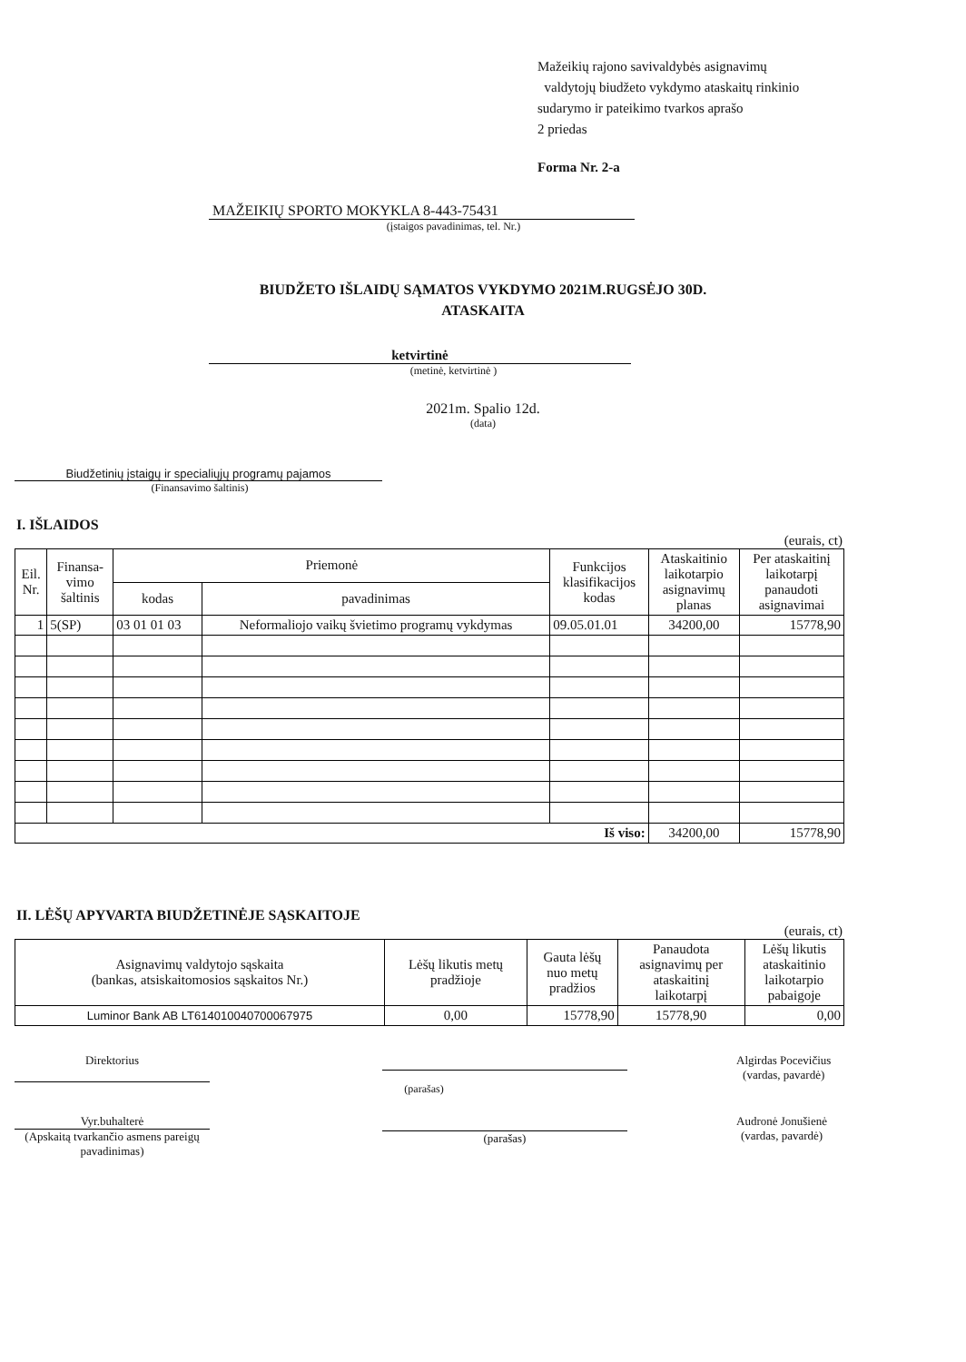Mažeikių rajono savivaldybės asignavimų
valdytojų biudžeto vykdymo ataskaitų rinkinio
sudarymo ir pateikimo tvarkos aprašo
2 priedas
Forma Nr. 2-a
MAŽEIKIŲ SPORTO MOKYKLA 8-443-75431
(įstaigos pavadinimas, tel. Nr.)
BIUDŽETO IŠLAIDŲ SĄMATOS VYKDYMO 2021M.RUGSĖJO 30D.
ATASKAITA
ketvirtinė
(metinė, ketvirtinė )
2021m. Spalio 12d.
(data)
Biudžetinių įstaigų ir specialiųjų programų pajamos
(Finansavimo šaltinis)
I. IŠLAIDOS
(eurais, ct)
| Eil. Nr. | Finansa- vimo šaltinis | Priemonė | | Funkcijos klasifikacijos kodas | Ataskaitinio laikotarpio asignavimų planas | Per ataskaitinį laikotarpį panaudoti asignavimai |
| --- | --- | --- | --- | --- | --- | --- |
| | | kodas | pavadinimas | | | |
| 1 | 5(SP) | 03 01 01 03 | Neformaliojo vaikų švietimo programų vykdymas | 09.05.01.01 | 34200,00 | 15778,90 |
| Iš viso: | | | | | 34200,00 | 15778,90 |
II. LĖŠŲ APYVARTA BIUDŽETINĖJE SĄSKAITOJE
(eurais, ct)
| Asignavimų valdytojo sąskaita (bankas, atsiskaitomosios sąskaitos Nr.) | Lėšų likutis metų pradžioje | Gauta lėšų nuo metų pradžios | Panaudota asignavimų per ataskaitinį laikotarpį | Lėšų likutis ataskaitinio laikotarpio pabaigoje |
| --- | --- | --- | --- | --- |
| Luminor Bank AB LT614010040700067975 | 0,00 | 15778,90 | 15778,90 | 0,00 |
Direktorius Algirdas Pocevičius
(vardas, pavardė)
(parašas)
Vyr.buhalterė
(Apskaitą tvarkančio asmens pareigų pavadinimas)
(parašas) Audronė Jonušienė
(vardas, pavardė)